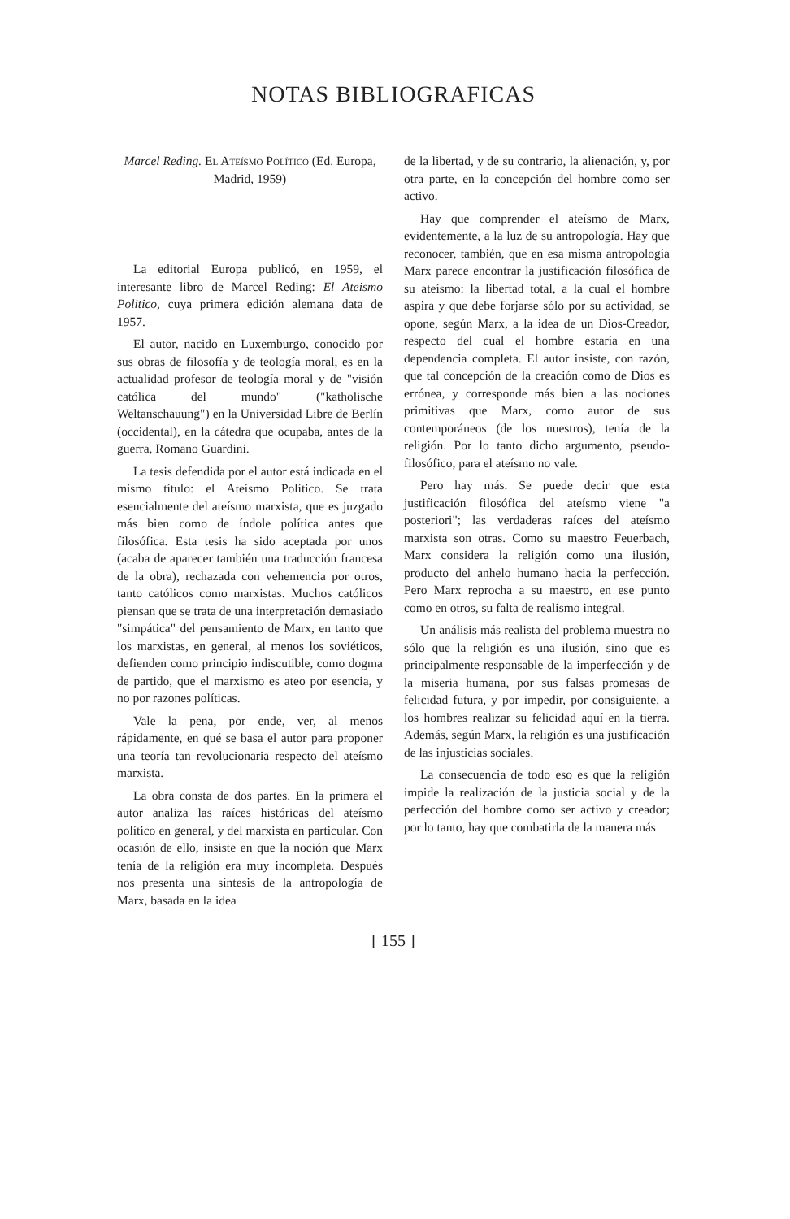NOTAS BIBLIOGRAFICAS
Marcel Reding. El Ateísmo Político (Ed. Europa, Madrid, 1959)
La editorial Europa publicó, en 1959, el interesante libro de Marcel Reding: El Ateismo Politico, cuya primera edición alemana data de 1957.
El autor, nacido en Luxemburgo, conocido por sus obras de filosofía y de teología moral, es en la actualidad profesor de teología moral y de "visión católica del mundo" ("katholische Weltanschauung") en la Universidad Libre de Berlín (occidental), en la cátedra que ocupaba, antes de la guerra, Romano Guardini.
La tesis defendida por el autor está indicada en el mismo título: el Ateísmo Político. Se trata esencialmente del ateísmo marxista, que es juzgado más bien como de índole política antes que filosófica. Esta tesis ha sido aceptada por unos (acaba de aparecer también una traducción francesa de la obra), rechazada con vehemencia por otros, tanto católicos como marxistas. Muchos católicos piensan que se trata de una interpretación demasiado "simpática" del pensamiento de Marx, en tanto que los marxistas, en general, al menos los soviéticos, defienden como principio indiscutible, como dogma de partido, que el marxismo es ateo por esencia, y no por razones políticas.
Vale la pena, por ende, ver, al menos rápidamente, en qué se basa el autor para proponer una teoría tan revolucionaria respecto del ateísmo marxista.
La obra consta de dos partes. En la primera el autor analiza las raíces históricas del ateísmo político en general, y del marxista en particular. Con ocasión de ello, insiste en que la noción que Marx tenía de la religión era muy incompleta. Después nos presenta una síntesis de la antropología de Marx, basada en la idea
de la libertad, y de su contrario, la alienación, y, por otra parte, en la concepción del hombre como ser activo.
Hay que comprender el ateísmo de Marx, evidentemente, a la luz de su antropología. Hay que reconocer, también, que en esa misma antropología Marx parece encontrar la justificación filosófica de su ateísmo: la libertad total, a la cual el hombre aspira y que debe forjarse sólo por su actividad, se opone, según Marx, a la idea de un Dios-Creador, respecto del cual el hombre estaría en una dependencia completa. El autor insiste, con razón, que tal concepción de la creación como de Dios es errónea, y corresponde más bien a las nociones primitivas que Marx, como autor de sus contemporáneos (de los nuestros), tenía de la religión. Por lo tanto dicho argumento, pseudo-filosófico, para el ateísmo no vale.
Pero hay más. Se puede decir que esta justificación filosófica del ateísmo viene "a posteriori"; las verdaderas raíces del ateísmo marxista son otras. Como su maestro Feuerbach, Marx considera la religión como una ilusión, producto del anhelo humano hacia la perfección. Pero Marx reprocha a su maestro, en ese punto como en otros, su falta de realismo integral.
Un análisis más realista del problema muestra no sólo que la religión es una ilusión, sino que es principalmente responsable de la imperfección y de la miseria humana, por sus falsas promesas de felicidad futura, y por impedir, por consiguiente, a los hombres realizar su felicidad aquí en la tierra. Además, según Marx, la religión es una justificación de las injusticias sociales.
La consecuencia de todo eso es que la religión impide la realización de la justicia social y de la perfección del hombre como ser activo y creador; por lo tanto, hay que combatirla de la manera más
[ 155 ]